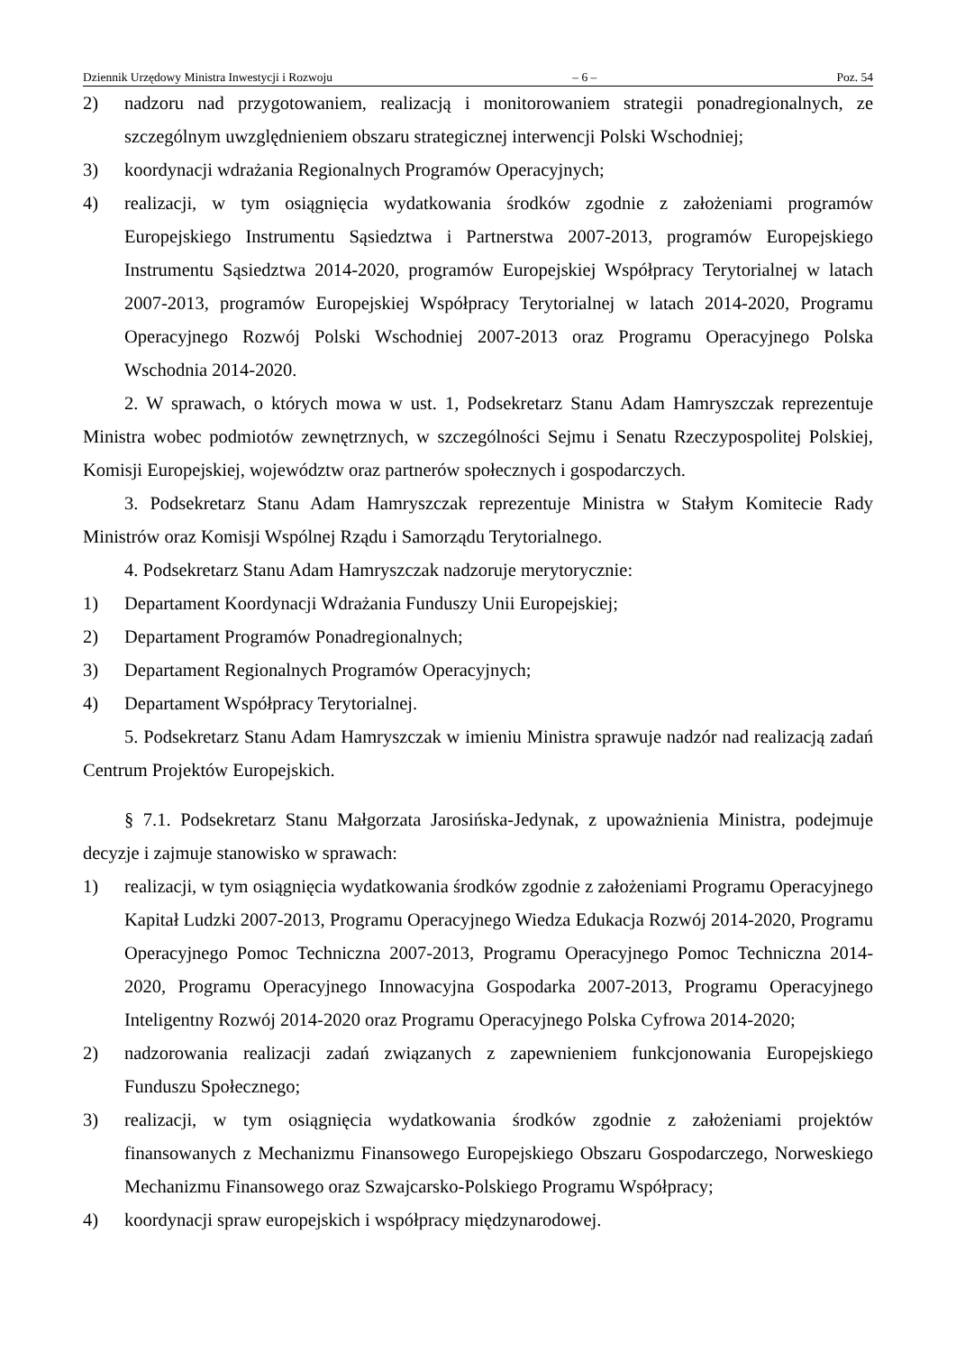Dziennik Urzędowy Ministra Inwestycji i Rozwoju – 6 – Poz. 54
2) nadzoru nad przygotowaniem, realizacją i monitorowaniem strategii ponadregionalnych, ze szczególnym uwzględnieniem obszaru strategicznej interwencji Polski Wschodniej;
3) koordynacji wdrażania Regionalnych Programów Operacyjnych;
4) realizacji, w tym osiągnięcia wydatkowania środków zgodnie z założeniami programów Europejskiego Instrumentu Sąsiedztwa i Partnerstwa 2007-2013, programów Europejskiego Instrumentu Sąsiedztwa 2014-2020, programów Europejskiej Współpracy Terytorialnej w latach 2007-2013, programów Europejskiej Współpracy Terytorialnej w latach 2014-2020, Programu Operacyjnego Rozwój Polski Wschodniej 2007-2013 oraz Programu Operacyjnego Polska Wschodnia 2014-2020.
2. W sprawach, o których mowa w ust. 1, Podsekretarz Stanu Adam Hamryszczak reprezentuje Ministra wobec podmiotów zewnętrznych, w szczególności Sejmu i Senatu Rzeczypospolitej Polskiej, Komisji Europejskiej, województw oraz partnerów społecznych i gospodarczych.
3. Podsekretarz Stanu Adam Hamryszczak reprezentuje Ministra w Stałym Komitecie Rady Ministrów oraz Komisji Wspólnej Rządu i Samorządu Terytorialnego.
4. Podsekretarz Stanu Adam Hamryszczak nadzoruje merytorycznie:
1) Departament Koordynacji Wdrażania Funduszy Unii Europejskiej;
2) Departament Programów Ponadregionalnych;
3) Departament Regionalnych Programów Operacyjnych;
4) Departament Współpracy Terytorialnej.
5. Podsekretarz Stanu Adam Hamryszczak w imieniu Ministra sprawuje nadzór nad realizacją zadań Centrum Projektów Europejskich.
§ 7.1. Podsekretarz Stanu Małgorzata Jarosińska-Jedynak, z upoważnienia Ministra, podejmuje decyzje i zajmuje stanowisko w sprawach:
1) realizacji, w tym osiągnięcia wydatkowania środków zgodnie z założeniami Programu Operacyjnego Kapitał Ludzki 2007-2013, Programu Operacyjnego Wiedza Edukacja Rozwój 2014-2020, Programu Operacyjnego Pomoc Techniczna 2007-2013, Programu Operacyjnego Pomoc Techniczna 2014-2020, Programu Operacyjnego Innowacyjna Gospodarka 2007-2013, Programu Operacyjnego Inteligentny Rozwój 2014-2020 oraz Programu Operacyjnego Polska Cyfrowa 2014-2020;
2) nadzorowania realizacji zadań związanych z zapewnieniem funkcjonowania Europejskiego Funduszu Społecznego;
3) realizacji, w tym osiągnięcia wydatkowania środków zgodnie z założeniami projektów finansowanych z Mechanizmu Finansowego Europejskiego Obszaru Gospodarczego, Norweskiego Mechanizmu Finansowego oraz Szwajcarsko-Polskiego Programu Współpracy;
4) koordynacji spraw europejskich i współpracy międzynarodowej.